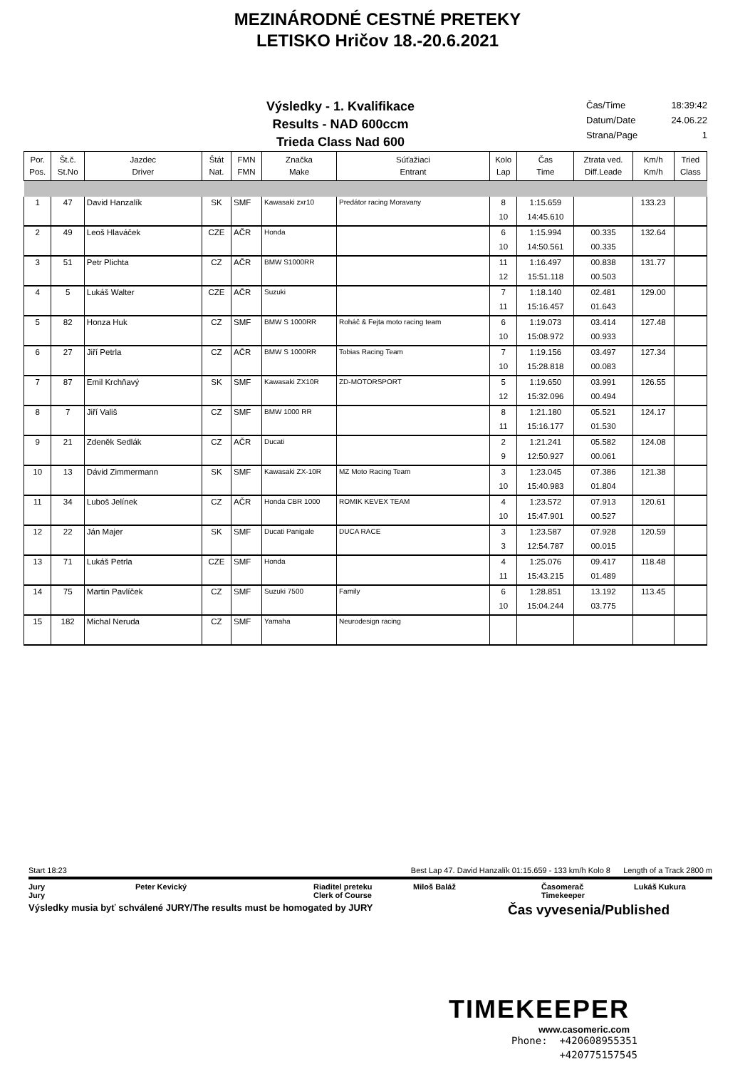MEZINÁRODNÉ CESTNÉ PRETEKY
LETISKO Hričov 18.-20.6.2021
Výsledky - 1. Kvalifikace
Results - NAD 600ccm
Trieda Class Nad 600
Čas/Time 18:39:42
Datum/Date 24.06.22
Strana/Page 1
| Por. Pos. | Št.č. St.No | Jazdec Driver | Štát Nat. | FMN FMN | Značka Make | Súťažiaci Entrant | Kolo Lap | Čas Time | Ztrata ved. Diff.Leade | Km/h Km/h | Tried Class |
| --- | --- | --- | --- | --- | --- | --- | --- | --- | --- | --- | --- |
| 1 | 47 | David Hanzalík | SK | SMF | Kawasaki zxr10 | Predátor racing Moravany | 8 | 1:15.659 | | 133.23 | |
| | | | | | | | 10 | 14:45.610 | | | |
| 2 | 49 | Leoš Hlaváček | CZE | AČR | Honda | | 6 | 1:15.994 | 00.335 | 132.64 | |
| | | | | | | | 10 | 14:50.561 | 00.335 | | |
| 3 | 51 | Petr Plichta | CZ | AČR | BMW S1000RR | | 11 | 1:16.497 | 00.838 | 131.77 | |
| | | | | | | | 12 | 15:51.118 | 00.503 | | |
| 4 | 5 | Lukáš Walter | CZE | AČR | Suzuki | | 7 | 1:18.140 | 02.481 | 129.00 | |
| | | | | | | | 11 | 15:16.457 | 01.643 | | |
| 5 | 82 | Honza Huk | CZ | SMF | BMW S 1000RR | Roháč & Fejta moto racing team | 6 | 1:19.073 | 03.414 | 127.48 | |
| | | | | | | | 10 | 15:08.972 | 00.933 | | |
| 6 | 27 | Jiří Petrla | CZ | AČR | BMW S 1000RR | Tobias Racing Team | 7 | 1:19.156 | 03.497 | 127.34 | |
| | | | | | | | 10 | 15:28.818 | 00.083 | | |
| 7 | 87 | Emil Krchňavý | SK | SMF | Kawasaki ZX10R | ZD-MOTORSPORT | 5 | 1:19.650 | 03.991 | 126.55 | |
| | | | | | | | 12 | 15:32.096 | 00.494 | | |
| 8 | 7 | Jiří Vališ | CZ | SMF | BMW 1000 RR | | 8 | 1:21.180 | 05.521 | 124.17 | |
| | | | | | | | 11 | 15:16.177 | 01.530 | | |
| 9 | 21 | Zdeněk Sedlák | CZ | AČR | Ducati | | 2 | 1:21.241 | 05.582 | 124.08 | |
| | | | | | | | 9 | 12:50.927 | 00.061 | | |
| 10 | 13 | Dávid Zimmermann | SK | SMF | Kawasaki ZX-10R | MZ Moto Racing Team | 3 | 1:23.045 | 07.386 | 121.38 | |
| | | | | | | | 10 | 15:40.983 | 01.804 | | |
| 11 | 34 | Luboš Jelínek | CZ | AČR | Honda CBR 1000 | ROMIK KEVEX TEAM | 4 | 1:23.572 | 07.913 | 120.61 | |
| | | | | | | | 10 | 15:47.901 | 00.527 | | |
| 12 | 22 | Ján Majer | SK | SMF | Ducati Panigale | DUCA RACE | 3 | 1:23.587 | 07.928 | 120.59 | |
| | | | | | | | 3 | 12:54.787 | 00.015 | | |
| 13 | 71 | Lukáš Petrla | CZE | SMF | Honda | | 4 | 1:25.076 | 09.417 | 118.48 | |
| | | | | | | | 11 | 15:43.215 | 01.489 | | |
| 14 | 75 | Martin Pavlíček | CZ | SMF | Suzuki 7500 | Family | 6 | 1:28.851 | 13.192 | 113.45 | |
| | | | | | | | 10 | 15:04.244 | 03.775 | | |
| 15 | 182 | Michal Neruda | CZ | SMF | Yamaha | Neurodesign racing | | | | | |
Start 18:23 Best Lap 47. David Hanzalík 01:15.659 - 133 km/h Kolo 8 Length of a Track 2800 m
Jury Peter Kevický Riaditel preteku Miloš Baláž Časomerač Lukáš Kukura Jury Clerk of Course Timekeeper
Výsledky musia byť schválené JURY/The results must be homogated by JURY Čas vyvesenia/Published
TIMEKEEPER
www.casomeric.com
Phone: +420608955351
+420775157545